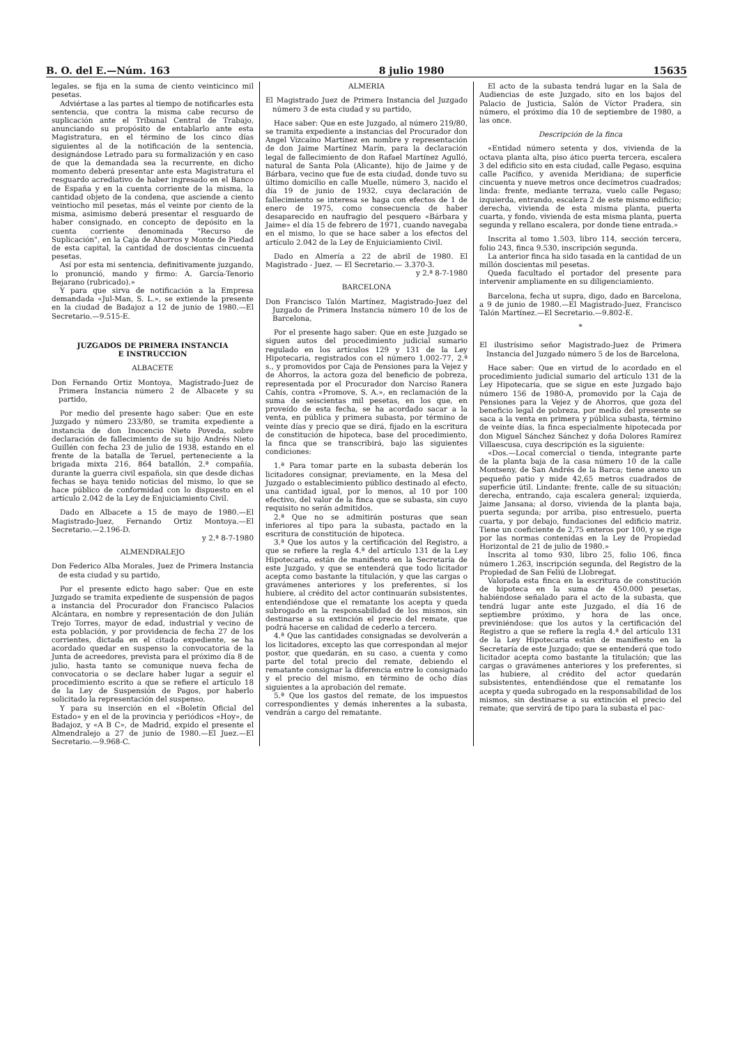B. O. del E.—Núm. 163 8 julio 1980 15635
legales, se fija en la suma de ciento veinticinco mil pesetas.
Adviértase a las partes al tiempo de notificarles esta sentencia, que contra la misma cabe recurso de suplicación ante el Tribunal Central de Trabajo, anunciando su propósito de entablarlo ante esta Magistratura, en el término de los cinco días siguientes al de la notificación de la sentencia, designándose Letrado para su formalización y en caso de que la demandada sea la recurrente, en dicho momento deberá presentar ante esta Magistratura el resguardo acrediativo de haber ingresado en el Banco de España y en la cuenta corriente de la misma, la cantidad objeto de la condena, que asciende a ciento veintiocho mil pesetas, más el veinte por ciento de la misma, asimismo deberá presentar el resguardo de haber consignado, en concepto de depósito en la cuenta corriente denominada "Recurso de Suplicación", en la Caja de Ahorros y Monte de Piedad de esta capital, la cantidad de doscientas cincuenta pesetas.
Así por esta mi sentencia, definitivamente juzgando, lo pronunció, mando y firmo: A. García-Tenorio Bejarano (rubricado).»
Y para que sirva de notificación a la Empresa demandada «Jul-Man, S. L.», se extiende la presente en la ciudad de Badajoz a 12 de junio de 1980.—El Secretario.—9.515-E.
JUZGADOS DE PRIMERA INSTANCIA
E INSTRUCCION
ALBACETE
Don Fernando Ortiz Montoya, Magistrado-Juez de Primera Instancia número 2 de Albacete y su partido,
Por medio del presente hago saber: Que en este Juzgado y número 233/80, se tramita expediente a instancia de don Inocencio Nieto Poveda, sobre declaración de fallecimiento de su hijo Andrés Nieto Guillén con fecha 23 de julio de 1938, estando en el frente de la batalla de Teruel, perteneciente a la brigada mixta 216, 864 batallón, 2.ª compañía, durante la guerra civil española, sin que desde dichas fechas se haya tenido noticias del mismo, lo que se hace público de conformidad con lo dispuesto en el artículo 2.042 de la Ley de Enjuiciamiento Civil.
Dado en Albacete a 15 de mayo de 1980.—El Magistrado-Juez, Fernando Ortiz Montoya.—El Secretario.—2.196-D.
y 2.ª 8-7-1980
ALMENDRALEJO
Don Federico Alba Morales, Juez de Primera Instancia de esta ciudad y su partido,
Por el presente edicto hago saber: Que en este Juzgado se tramita expediente de suspensión de pagos a instancia del Procurador don Francisco Palacios Alcántara, en nombre y representación de don Julián Trejo Torres, mayor de edad, industrial y vecino de esta población, y por providencia de fecha 27 de los corrientes, dictada en el citado expediente, se ha acordado quedar en suspenso la convocatoria de la Junta de acreedores, prevista para el próximo día 8 de julio, hasta tanto se comunique nueva fecha de convocatoria o se declare haber lugar a seguir el procedimiento escrito a que se refiere el artículo 18 de la Ley de Suspensión de Pagos, por haberlo solicitado la representación del suspenso.
Y para su inserción en el «Boletín Oficial del Estado» y en el de la provincia y periódicos «Hoy», de Badajoz, y «A B C», de Madrid, expido el presente el Almendralejo a 27 de junio de 1980.—El Juez.—El Secretario.—9.968-C.
ALMERIA
El Magistrado Juez de Primera Instancia del Juzgado número 3 de esta ciudad y su partido,
Hace saber: Que en este Juzgado, al número 219/80, se tramita expediente a instancias del Procurador don Angel Vizcaíno Martínez en nombre y representación de don Jaime Martínez Marín, para la declaración legal de fallecimiento de don Rafael Martínez Agulló, natural de Santa Pola (Alicante), hijo de Jaime y de Bárbara, vecino que fue de esta ciudad, donde tuvo su último domicilio en calle Muelle, número 3, nacido el día 19 de junio de 1932, cuya declaración de fallecimiento se interesa se haga con efectos de 1 de enero de 1975, como consecuencia de haber desaparecido en naufragio del pesquero «Bárbara y Jaime» el día 15 de febrero de 1971, cuando navegaba en el mismo, lo que se hace saber a los efectos del artículo 2.042 de la Ley de Enjuiciamiento Civil.
Dado en Almería a 22 de abril de 1980. El Magistrado - Juez. — El Secretario.— 3.370-3.
y 2.ª 8-7-1980
BARCELONA
Don Francisco Talón Martínez, Magistrado-Juez del Juzgado de Primera Instancia número 10 de los de Barcelona,
Por el presente hago saber: Que en este Juzgado se siguen autos del procedimiento judicial sumario regulado en los artículos 129 y 131 de la Ley Hipotecaria, registrados con el número 1.002-77, 2.ª s., y promovidos por Caja de Pensiones para la Vejez y de Ahorros, la actora goza del beneficio de pobreza, representada por el Procurador don Narciso Ranera Cahís, contra «Promove, S. A.», en reclamación de la suma de seiscientas mil pesetas, en los que, en proveído de esta fecha, se ha acordado sacar a la venta, en pública y primera subasta, por término de veinte días y precio que se dirá, fijado en la escritura de constitución de hipoteca, base del procedimiento, la finca que se transcribirá, bajo las siguientes condiciones:
1.ª Para tomar parte en la subasta deberán los licitadores consignar, previamente, en la Mesa del Juzgado o establecimiento público destinado al efecto, una cantidad igual, por lo menos, al 10 por 100 efectivo, del valor de la finca que se subasta, sin cuyo requisito no serán admitidos.
2.ª Que no se admitirán posturas que sean inferiores al tipo para la subasta, pactado en la escritura de constitución de hipoteca.
3.ª Que los autos y la certificación del Registro, a que se refiere la regla 4.ª del artículo 131 de la Ley Hipotecaria, están de manifiesto en la Secretaría de este Juzgado, y que se entenderá que todo licitador acepta como bastante la titulación, y que las cargas o gravámenes anteriores y los preferentes, si los hubiere, al crédito del actor continuarán subsistentes, entendiéndose que el rematante los acepta y queda subrogado en la responsabilidad de los mismos, sin destinarse a su extinción el precio del remate, que podrá hacerse en calidad de cederlo a tercero.
4.ª Que las cantidades consignadas se devolverán a los licitadores, excepto las que correspondan al mejor postor, que quedarán, en su caso, a cuenta y como parte del total precio del remate, debiendo el rematante consignar la diferencia entre lo consignado y el precio del mismo, en término de ocho días siguientes a la aprobación del remate.
5.ª Que los gastos del remate, de los impuestos correspondientes y demás inherentes a la subasta, vendrán a cargo del rematante.
El acto de la subasta tendrá lugar en la Sala de Audiencias de este Juzgado, sito en los bajos del Palacio de Justicia, Salón de Víctor Pradera, sin número, el próximo día 10 de septiembre de 1980, a las once.
Descripción de la finca
«Entidad número setenta y dos, vivienda de la octava planta alta, piso ático puerta tercera, escalera 3 del edificio sito en esta ciudad, calle Pegaso, esquina calle Pacífico, y avenida Meridiana; de superficie cincuenta y nueve metros once decímetros cuadrados; linda: frente, mediante terraza, vuelo calle Pegaso; izquierda, entrando, escalera 2 de este mismo edificio; derecha, vivienda de esta misma planta, puerta cuarta, y fondo, vivienda de esta misma planta, puerta segunda y rellano escalera, por donde tiene entrada.»
Inscrita al tomo 1.503, libro 114, sección tercera, folio 243, finca 9.530, inscripción segunda.
La anterior finca ha sido tasada en la cantidad de un millón doscientas mil pesetas.
Queda facultado el portador del presente para intervenir ampliamente en su diligenciamiento.
Barcelona, fecha ut supra, digo, dado en Barcelona, a 9 de junio de 1980.—El Magistrado-Juez, Francisco Talón Martínez.—El Secretario.—9.802-E.
*
El ilustrísimo señor Magistrado-Juez de Primera Instancia del Juzgado número 5 de los de Barcelona,
Hace saber: Que en virtud de lo acordado en el procedimiento judicial sumario del artículo 131 de la Ley Hipotecaria, que se sigue en este Juzgado bajo número 156 de 1980-A, promovido por la Caja de Pensiones para la Vejez y de Ahorros, que goza del beneficio legal de pobreza, por medio del presente se saca a la venta en primera y pública subasta, término de veinte días, la finca especialmente hipotecada por don Miguel Sánchez Sánchez y doña Dolores Ramírez Villaescusa, cuya descripción es la siguiente:
«Dos.—Local comercial o tienda, integrante parte de la planta baja de la casa número 10 de la calle Montseny, de San Andrés de la Barca; tiene anexo un pequeño patio y mide 42,65 metros cuadrados de superficie útil. Lindante: frente, calle de su situación; derecha, entrando, caja escalera general; izquierda, Jaime Jansana; al dorso, vivienda de la planta baja, puerta segunda; por arriba, piso entresuelo, puerta cuarta, y por debajo, fundaciones del edificio matriz. Tiene un coeficiente de 2,75 enteros por 100, y se rige por las normas contenidas en la Ley de Propiedad Horizontal de 21 de julio de 1980.»
Inscrita al tomo 930, libro 25, folio 106, finca número 1.263, inscripción segunda, del Registro de la Propiedad de San Feliú de Llobregat.
Valorada esta finca en la escritura de constitución de hipoteca en la suma de 450.000 pesetas, habiéndose señalado para el acto de la subasta, que tendrá lugar ante este Juzgado, el día 16 de septiembre próximo, y hora de las once, previniéndose: que los autos y la certificación del Registro a que se refiere la regla 4.ª del artículo 131 de la Ley Hipotecaria están de manifiesto en la Secretaría de este Juzgado; que se entenderá que todo licitador acepta como bastante la titulación; que las cargas o gravámenes anteriores y los preferentes, si las hubiere, al crédito del actor quedarán subsistentes, entendiéndose que el rematante los acepta y queda subrogado en la responsabilidad de los mismos, sin destinarse a su extinción el precio del remate; que servirá de tipo para la subasta el pac-